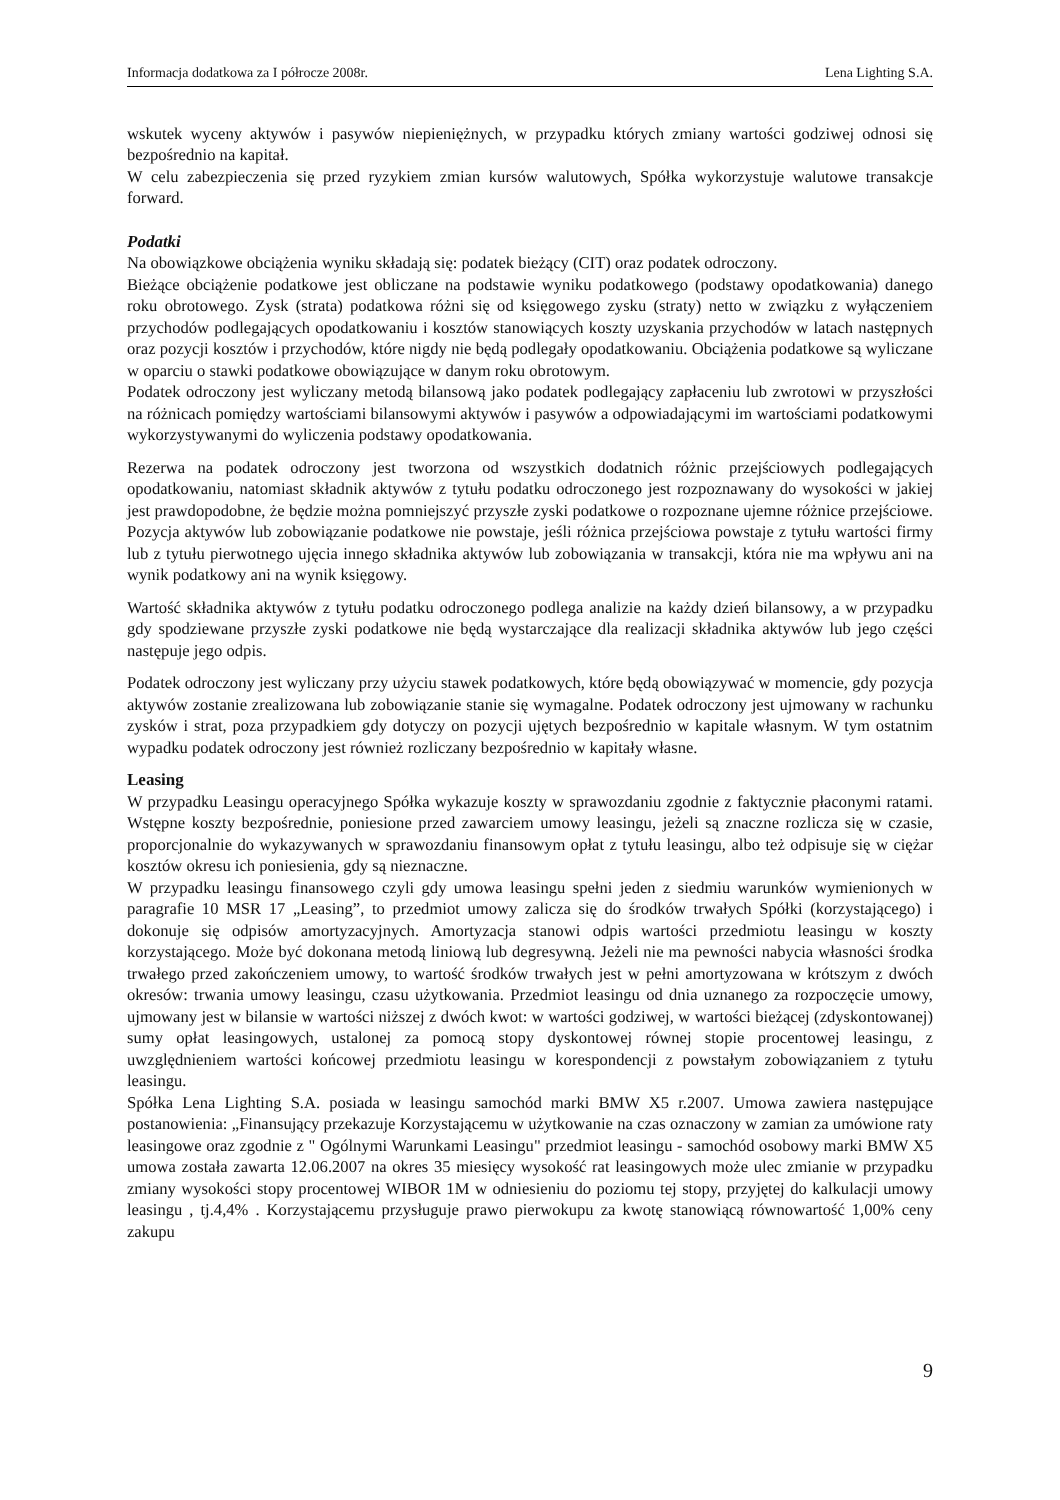Informacja dodatkowa za I półrocze 2008r. Lena Lighting S.A.
wskutek wyceny aktywów i pasywów niepieniężnych, w przypadku których zmiany wartości godziwej odnosi się bezpośrednio na kapitał.
W celu zabezpieczenia się przed ryzykiem zmian kursów walutowych, Spółka wykorzystuje walutowe transakcje forward.
Podatki
Na obowiązkowe obciążenia wyniku składają się: podatek bieżący (CIT) oraz podatek odroczony.
Bieżące obciążenie podatkowe jest obliczane na podstawie wyniku podatkowego (podstawy opodatkowania) danego roku obrotowego. Zysk (strata) podatkowa różni się od księgowego zysku (straty) netto w związku z wyłączeniem przychodów podlegających opodatkowaniu i kosztów stanowiących koszty uzyskania przychodów w latach następnych oraz pozycji kosztów i przychodów, które nigdy nie będą podlegały opodatkowaniu. Obciążenia podatkowe są wyliczane w oparciu o stawki podatkowe obowiązujące w danym roku obrotowym.
Podatek odroczony jest wyliczany metodą bilansową jako podatek podlegający zapłaceniu lub zwrotowi w przyszłości na różnicach pomiędzy wartościami bilansowymi aktywów i pasywów a odpowiadającymi im wartościami podatkowymi wykorzystywanymi do wyliczenia podstawy opodatkowania.
Rezerwa na podatek odroczony jest tworzona od wszystkich dodatnich różnic przejściowych podlegających opodatkowaniu, natomiast składnik aktywów z tytułu podatku odroczonego jest rozpoznawany do wysokości w jakiej jest prawdopodobne, że będzie można pomniejszyć przyszłe zyski podatkowe o rozpoznane ujemne różnice przejściowe. Pozycja aktywów lub zobowiązanie podatkowe nie powstaje, jeśli różnica przejściowa powstaje z tytułu wartości firmy lub z tytułu pierwotnego ujęcia innego składnika aktywów lub zobowiązania w transakcji, która nie ma wpływu ani na wynik podatkowy ani na wynik księgowy.
Wartość składnika aktywów z tytułu podatku odroczonego podlega analizie na każdy dzień bilansowy, a w przypadku gdy spodziewane przyszłe zyski podatkowe nie będą wystarczające dla realizacji składnika aktywów lub jego części następuje jego odpis.
Podatek odroczony jest wyliczany przy użyciu stawek podatkowych, które będą obowiązywać w momencie, gdy pozycja aktywów zostanie zrealizowana lub zobowiązanie stanie się wymagalne. Podatek odroczony jest ujmowany w rachunku zysków i strat, poza przypadkiem gdy dotyczy on pozycji ujętych bezpośrednio w kapitale własnym. W tym ostatnim wypadku podatek odroczony jest również rozliczany bezpośrednio w kapitały własne.
Leasing
W przypadku Leasingu operacyjnego Spółka wykazuje koszty w sprawozdaniu zgodnie z faktycznie płaconymi ratami. Wstępne koszty bezpośrednie, poniesione przed zawarciem umowy leasingu, jeżeli są znaczne rozlicza się w czasie, proporcjonalnie do wykazywanych w sprawozdaniu finansowym opłat z tytułu leasingu, albo też odpisuje się w ciężar kosztów okresu ich poniesienia, gdy są nieznaczne.
W przypadku leasingu finansowego czyli gdy umowa leasingu spełni jeden z siedmiu warunków wymienionych w paragrafie 10 MSR 17 „Leasing”, to przedmiot umowy zalicza się do środków trwałych Spółki (korzystającego) i dokonuje się odpisów amortyzacyjnych. Amortyzacja stanowi odpis wartości przedmiotu leasingu w koszty korzystającego. Może być dokonana metodą liniową lub degresywną. Jeżeli nie ma pewności nabycia własności środka trwałego przed zakończeniem umowy, to wartość środków trwałych jest w pełni amortyzowana w krótszym z dwóch okresów: trwania umowy leasingu, czasu użytkowania. Przedmiot leasingu od dnia uznanego za rozpoczęcie umowy, ujmowany jest w bilansie w wartości niższej z dwóch kwot: w wartości godziwej, w wartości bieżącej (zdyskontowanej) sumy opłat leasingowych, ustalonej za pomocą stopy dyskontowej równej stopie procentowej leasingu, z uwzględnieniem wartości końcowej przedmiotu leasingu w korespondencji z powstałym zobowiązaniem z tytułu leasingu.
Spółka Lena Lighting S.A. posiada w leasingu samochód marki BMW X5 r.2007. Umowa zawiera następujące postanowienia: „Finansujący przekazuje Korzystającemu w użytkowanie na czas oznaczony w zamian za umówione raty leasingowe oraz zgodnie z " Ogólnymi Warunkami Leasingu" przedmiot leasingu - samochód osobowy marki BMW X5 umowa została zawarta 12.06.2007 na okres 35 miesięcy wysokość rat leasingowych może ulec zmianie w przypadku zmiany wysokości stopy procentowej WIBOR 1M w odniesieniu do poziomu tej stopy, przyjętej do kalkulacji umowy leasingu , tj.4,4% . Korzystającemu przysługuje prawo pierwokupu za kwotę stanowiącą równowartość 1,00% ceny zakupu
9